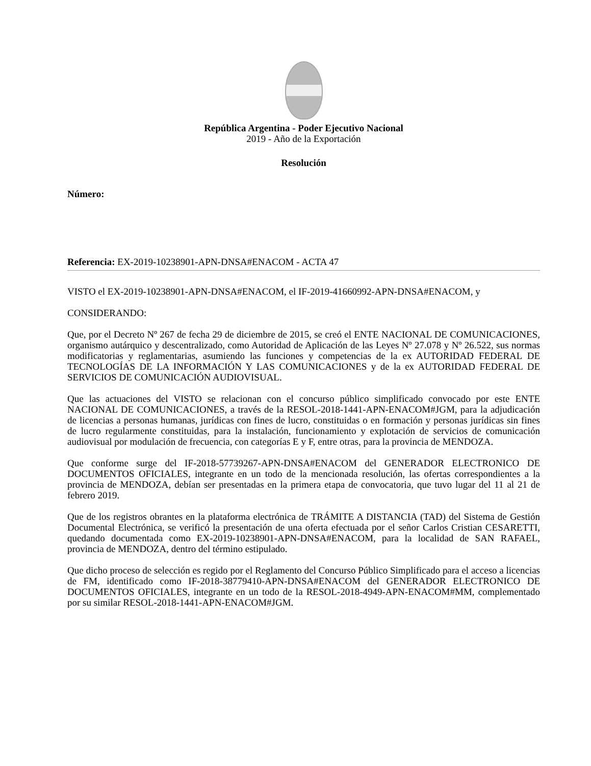República Argentina - Poder Ejecutivo Nacional
2019 - Año de la Exportación
Resolución
Número:
Referencia: EX-2019-10238901-APN-DNSA#ENACOM - ACTA 47
VISTO el EX-2019-10238901-APN-DNSA#ENACOM, el IF-2019-41660992-APN-DNSA#ENACOM, y
CONSIDERANDO:
Que, por el Decreto Nº 267 de fecha 29 de diciembre de 2015, se creó el ENTE NACIONAL DE COMUNICACIONES, organismo autárquico y descentralizado, como Autoridad de Aplicación de las Leyes Nº 27.078 y Nº 26.522, sus normas modificatorias y reglamentarias, asumiendo las funciones y competencias de la ex AUTORIDAD FEDERAL DE TECNOLOGÍAS DE LA INFORMACIÓN Y LAS COMUNICACIONES y de la ex AUTORIDAD FEDERAL DE SERVICIOS DE COMUNICACIÓN AUDIOVISUAL.
Que las actuaciones del VISTO se relacionan con el concurso público simplificado convocado por este ENTE NACIONAL DE COMUNICACIONES, a través de la RESOL-2018-1441-APN-ENACOM#JGM, para la adjudicación de licencias a personas humanas, jurídicas con fines de lucro, constituidas o en formación y personas jurídicas sin fines de lucro regularmente constituidas, para la instalación, funcionamiento y explotación de servicios de comunicación audiovisual por modulación de frecuencia, con categorías E y F, entre otras, para la provincia de MENDOZA.
Que conforme surge del IF-2018-57739267-APN-DNSA#ENACOM del GENERADOR ELECTRONICO DE DOCUMENTOS OFICIALES, integrante en un todo de la mencionada resolución, las ofertas correspondientes a la provincia de MENDOZA, debían ser presentadas en la primera etapa de convocatoria, que tuvo lugar del 11 al 21 de febrero 2019.
Que de los registros obrantes en la plataforma electrónica de TRÁMITE A DISTANCIA (TAD) del Sistema de Gestión Documental Electrónica, se verificó la presentación de una oferta efectuada por el señor Carlos Cristian CESARETTI, quedando documentada como EX-2019-10238901-APN-DNSA#ENACOM, para la localidad de SAN RAFAEL, provincia de MENDOZA, dentro del término estipulado.
Que dicho proceso de selección es regido por el Reglamento del Concurso Público Simplificado para el acceso a licencias de FM, identificado como IF-2018-38779410-APN-DNSA#ENACOM del GENERADOR ELECTRONICO DE DOCUMENTOS OFICIALES, integrante en un todo de la RESOL-2018-4949-APN-ENACOM#MM, complementado por su similar RESOL-2018-1441-APN-ENACOM#JGM.